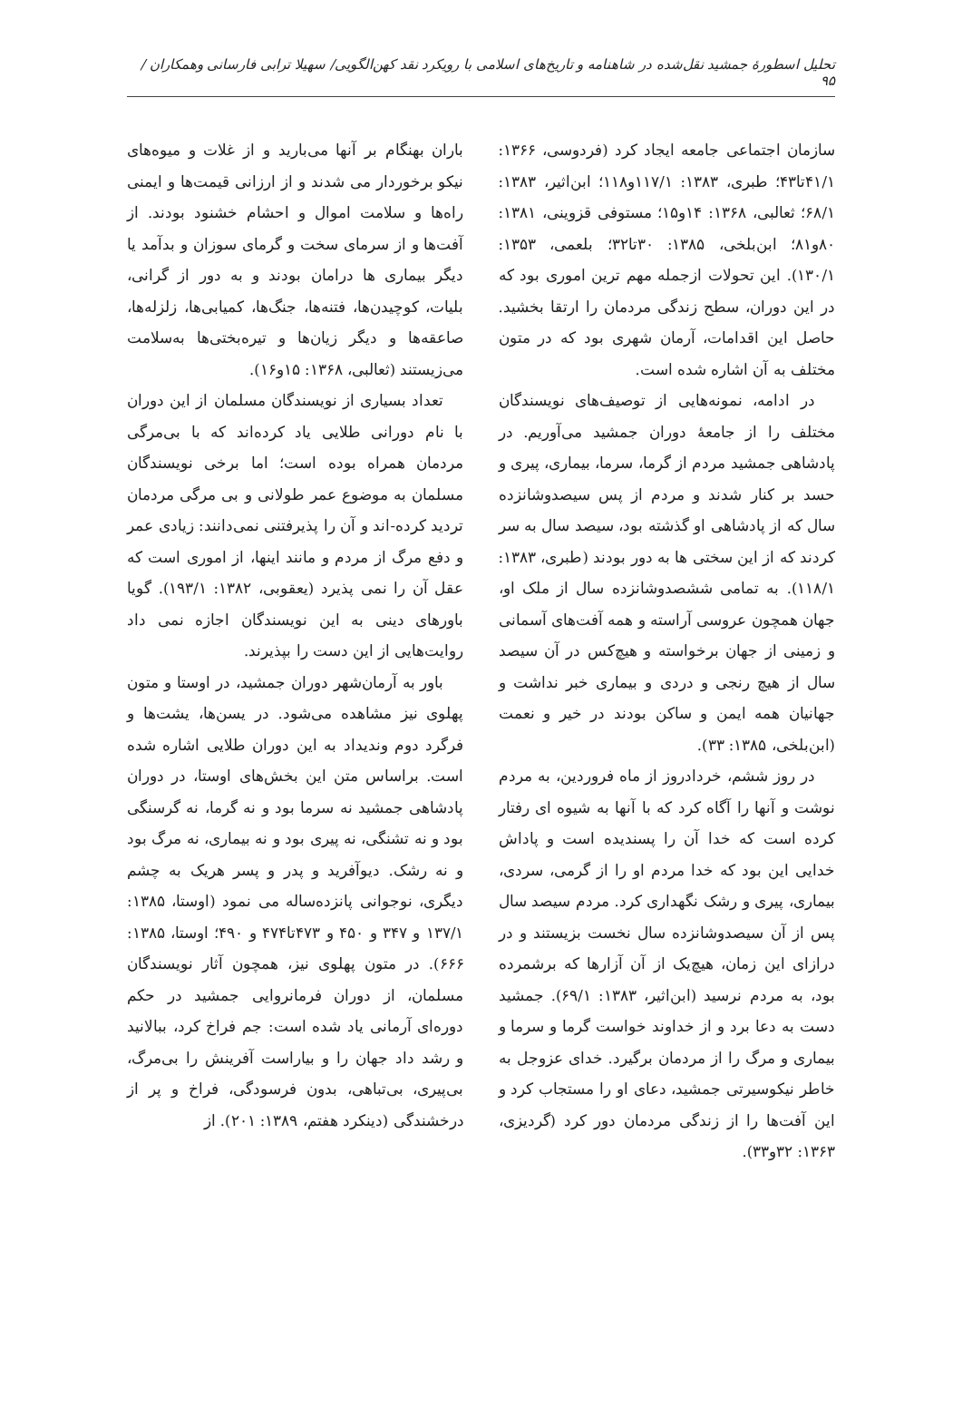تحلیل اسطورهٔ جمشید نقل‌شده در شاهنامه و تاریخ‌های اسلامی با رویکرد نقد کهن‌الگویی/ سهیلا ترابی فارسانی وهمکاران ‍/ ۹۵
سازمان اجتماعی جامعه ایجاد کرد (فردوسی، ۱۳۶۶: ۴۱/۱تا۴۳؛ طبری، ۱۳۸۳: ۱۱۷/۱و۱۱۸؛ ابن‌اثیر، ۱۳۸۳: ۶۸/۱؛ ثعالبی، ۱۳۶۸: ۱۴و۱۵؛ مستوفی قزوینی، ۱۳۸۱: ۸۰و۸۱؛ ابن‌بلخی، ۱۳۸۵: ۳۰تا۳۲؛ بلعمی، ۱۳۵۳: ۱۳۰/۱). این تحولات ازجمله مهم ترین اموری بود که در این دوران، سطح زندگی مردمان را ارتقا بخشید. حاصل این اقدامات، آرمان شهری بود که در متون مختلف به آن اشاره شده است.
در ادامه، نمونه‌هایی از توصیف‌های نویسندگان مختلف را از جامعهٔ دوران جمشید می‌آوریم. در پادشاهی جمشید مردم از گرما، سرما، بیماری، پیری و حسد بر کنار شدند و مردم از پس سیصدوشانزده سال که از پادشاهی او گذشته بود، سیصد سال به سر کردند که از این سختی ها به دور بودند (طبری، ۱۳۸۳: ۱۱۸/۱). به تمامی ششصدوشانزده سال از ملک او، جهان همچون عروسی آراسته و همه آفت‌های آسمانی و زمینی از جهان برخواسته و هیچ‌کس در آن سیصد سال از هیچ رنجی و دردی و بیماری خبر نداشت و جهانیان همه ایمن و ساکن بودند در خیر و نعمت (ابن‌بلخی، ۱۳۸۵: ۳۳).
در روز ششم، خردادروز از ماه فروردین، به مردم نوشت و آنها را آگاه کرد که با آنها به شیوه ای رفتار کرده است که خدا آن را پسندیده است و پاداش خدایی این بود که خدا مردم او را از گرمی، سردی، بیماری، پیری و رشک نگهداری کرد. مردم سیصد سال پس از آن سیصدوشانزده سال نخست بزیستند و در درازای این زمان، هیچ‌یک از آن آزارها که برشمرده بود، به مردم نرسید (ابن‌اثیر، ۱۳۸۳: ۶۹/۱). جمشید دست به دعا برد و از خداوند خواست گرما و سرما و بیماری و مرگ را از مردمان برگیرد. خدای عزوجل به خاطر نیکوسیرتی جمشید، دعای او را مستجاب کرد و این آفت‌ها را از زندگی مردمان دور کرد (گردیزی، ۱۳۶۳: ۳۲و۳۳).
باران بهنگام بر آنها می‌بارید و از غلات و میوه‌های نیکو برخوردار می شدند و از ارزانی قیمت‌ها و ایمنی راه‌ها و سلامت اموال و احشام خشنود بودند. از آفت‌ها و از سرمای سخت و گرمای سوزان و بدآمد یا دیگر بیماری ها درامان بودند و به دور از گرانی، بلیات، کوچیدن‌ها، فتنه‌ها، جنگ‌ها، کمیابی‌ها، زلزله‌ها، صاعقه‌ها و دیگر زیان‌ها و تیره‌بختی‌ها به‌سلامت می‌زیستند (ثعالبی، ۱۳۶۸: ۱۵و۱۶).
تعداد بسیاری از نویسندگان مسلمان از این دوران با نام دورانی طلایی یاد کرده‌اند که با بی‌مرگی مردمان همراه بوده است؛ اما برخی نویسندگان مسلمان به موضوع عمر طولانی و بی مرگی مردمان تردید کرده-اند و آن را پذیرفتنی نمی‌دانند: زیادی عمر و دفع مرگ از مردم و مانند اینها، از اموری است که عقل آن را نمی پذیرد (یعقوبی، ۱۳۸۲: ۱۹۳/۱). گویا باورهای دینی به این نویسندگان اجازه نمی داد روایت‌هایی از این دست را بپذیرند.
باور به آرمان‌شهر دوران جمشید، در اوستا و متون پهلوی نیز مشاهده می‌شود. در یسن‌ها، یشت‌ها و فرگرد دوم وندیداد به این دوران طلایی اشاره شده است. براساس متن این بخش‌های اوستا، در دوران پادشاهی جمشید نه سرما بود و نه گرما، نه گرسنگی بود و نه تشنگی، نه پیری بود و نه بیماری، نه مرگ بود و نه رشک. دیوآفرید و پدر و پسر هریک به چشم دیگری، نوجوانی پانزده‌ساله می نمود (اوستا، ۱۳۸۵: ۱۳۷/۱ و ۳۴۷ و ۴۵۰ و ۴۷۳تا۴۷۴ و ۴۹۰؛ اوستا، ۱۳۸۵: ۶۶۶). در متون پهلوی نیز، همچون آثار نویسندگان مسلمان، از دوران فرمانروایی جمشید در حکم دوره‌ای آرمانی یاد شده است: جم فراخ کرد، ببالانید و رشد داد جهان را و بیاراست آفرینش را بی‌مرگ، بی‌پیری، بی‌تباهی، بدون فرسودگی، فراخ و پر از درخشندگی (دینکرد هفتم، ۱۳۸۹: ۲۰۱). از